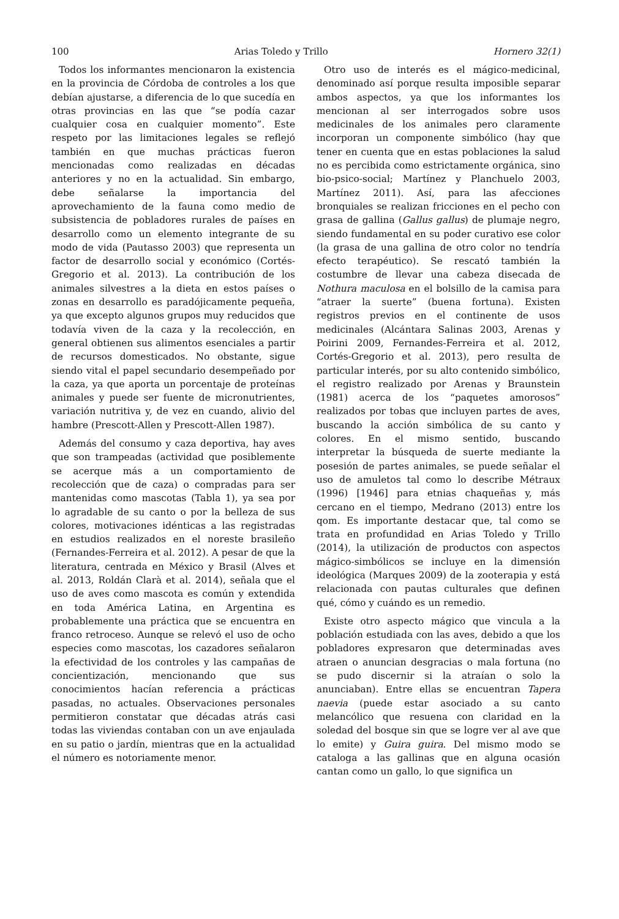100 Arias Toledo y Trillo Hornero 32(1)
Todos los informantes mencionaron la existencia en la provincia de Córdoba de controles a los que debían ajustarse, a diferencia de lo que sucedía en otras provincias en las que “se podía cazar cualquier cosa en cualquier momento”. Este respeto por las limitaciones legales se reflejó también en que muchas prácticas fueron mencionadas como realizadas en décadas anteriores y no en la actualidad. Sin embargo, debe señalarse la importancia del aprovechamiento de la fauna como medio de subsistencia de pobladores rurales de países en desarrollo como un elemento integrante de su modo de vida (Pautasso 2003) que representa un factor de desarrollo social y económico (Cortés-Gregorio et al. 2013). La contribución de los animales silvestres a la dieta en estos países o zonas en desarrollo es paradójicamente pequeña, ya que excepto algunos grupos muy reducidos que todavía viven de la caza y la recolección, en general obtienen sus alimentos esenciales a partir de recursos domesticados. No obstante, sigue siendo vital el papel secundario desempeñado por la caza, ya que aporta un porcentaje de proteínas animales y puede ser fuente de micronutrientes, variación nutritiva y, de vez en cuando, alivio del hambre (Prescott-Allen y Prescott-Allen 1987).
Además del consumo y caza deportiva, hay aves que son trampeadas (actividad que posiblemente se acerque más a un comportamiento de recolección que de caza) o compradas para ser mantenidas como mascotas (Tabla 1), ya sea por lo agradable de su canto o por la belleza de sus colores, motivaciones idénticas a las registradas en estudios realizados en el noreste brasileño (Fernandes-Ferreira et al. 2012). A pesar de que la literatura, centrada en México y Brasil (Alves et al. 2013, Roldán Clarà et al. 2014), señala que el uso de aves como mascota es común y extendida en toda América Latina, en Argentina es probablemente una práctica que se encuentra en franco retroceso. Aunque se relevó el uso de ocho especies como mascotas, los cazadores señalaron la efectividad de los controles y las campañas de concientización, mencionando que sus conocimientos hacían referencia a prácticas pasadas, no actuales. Observaciones personales permitieron constatar que décadas atrás casi todas las viviendas contaban con un ave enjaulada en su patio o jardín, mientras que en la actualidad el número es notoriamente menor.
Otro uso de interés es el mágico-medicinal, denominado así porque resulta imposible separar ambos aspectos, ya que los informantes los mencionan al ser interrogados sobre usos medicinales de los animales pero claramente incorporan un componente simbólico (hay que tener en cuenta que en estas poblaciones la salud no es percibida como estrictamente orgánica, sino bio-psico-social; Martínez y Planchuelo 2003, Martínez 2011). Así, para las afecciones bronquiales se realizan fricciones en el pecho con grasa de gallina (Gallus gallus) de plumaje negro, siendo fundamental en su poder curativo ese color (la grasa de una gallina de otro color no tendría efecto terapéutico). Se rescató también la costumbre de llevar una cabeza disecada de Nothura maculosa en el bolsillo de la camisa para “atraer la suerte” (buena fortuna). Existen registros previos en el continente de usos medicinales (Alcántara Salinas 2003, Arenas y Poirini 2009, Fernandes-Ferreira et al. 2012, Cortés-Gregorio et al. 2013), pero resulta de particular interés, por su alto contenido simbólico, el registro realizado por Arenas y Braunstein (1981) acerca de los “paquetes amorosos” realizados por tobas que incluyen partes de aves, buscando la acción simbólica de su canto y colores. En el mismo sentido, buscando interpretar la búsqueda de suerte mediante la posesión de partes animales, se puede señalar el uso de amuletos tal como lo describe Métraux (1996) [1946] para etnias chaqueñas y, más cercano en el tiempo, Medrano (2013) entre los qom. Es importante destacar que, tal como se trata en profundidad en Arias Toledo y Trillo (2014), la utilización de productos con aspectos mágico-simbólicos se incluye en la dimensión ideológica (Marques 2009) de la zooterapia y está relacionada con pautas culturales que definen qué, cómo y cuándo es un remedio.
Existe otro aspecto mágico que vincula a la población estudiada con las aves, debido a que los pobladores expresaron que determinadas aves atraen o anuncian desgracias o mala fortuna (no se pudo discernir si la atraían o solo la anunciaban). Entre ellas se encuentran Tapera naevia (puede estar asociado a su canto melancólico que resuena con claridad en la soledad del bosque sin que se logre ver al ave que lo emite) y Guira guira. Del mismo modo se cataloga a las gallinas que en alguna ocasión cantan como un gallo, lo que significa un